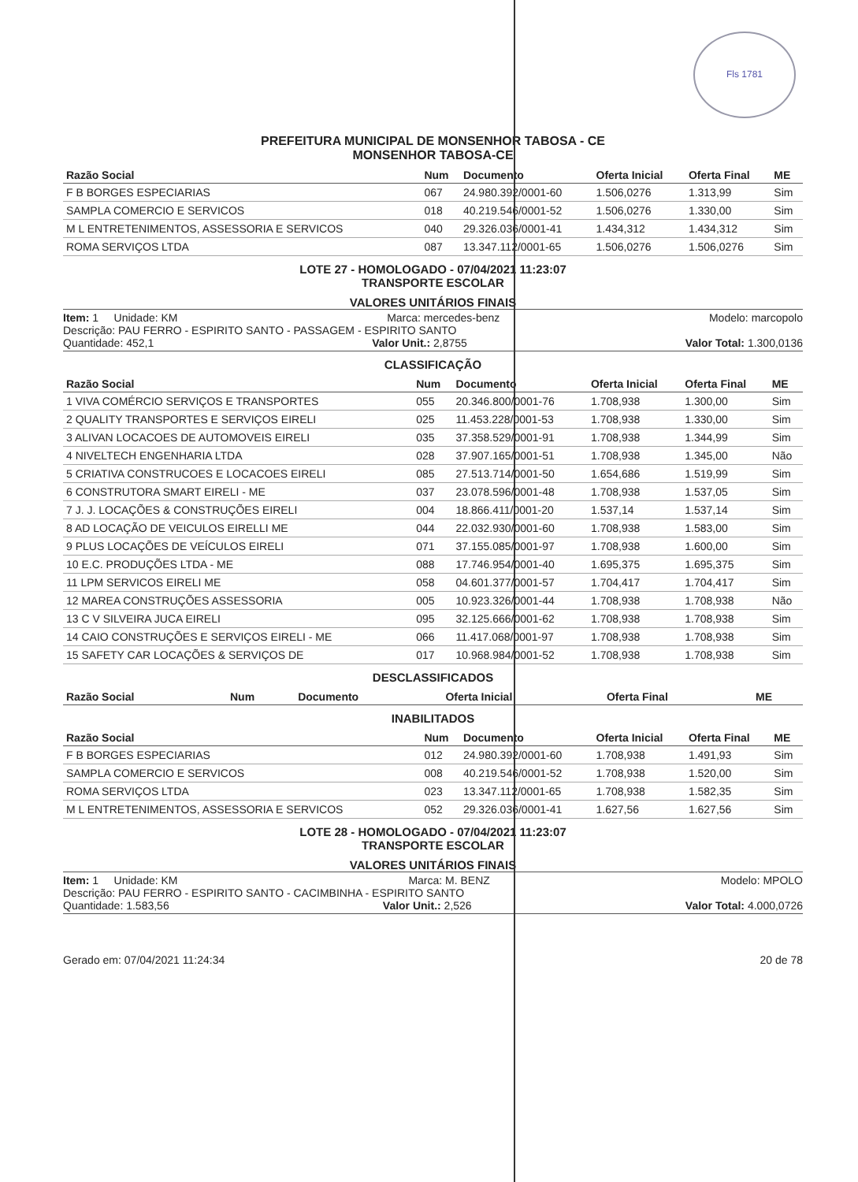Fls 1781
PREFEITURA MUNICIPAL DE MONSENHOR TABOSA - CE
MONSENHOR TABOSA-CE
| Razão Social | Num | Documento | Oferta Inicial | Oferta Final | ME |
| --- | --- | --- | --- | --- | --- |
| F B BORGES ESPECIARIAS | 067 | 24.980.392/0001-60 | 1.506,0276 | 1.313,99 | Sim |
| SAMPLA COMERCIO E SERVICOS | 018 | 40.219.546/0001-52 | 1.506,0276 | 1.330,00 | Sim |
| M L ENTRETENIMENTOS, ASSESSORIA E SERVICOS | 040 | 29.326.036/0001-41 | 1.434,312 | 1.434,312 | Sim |
| ROMA SERVIÇOS LTDA | 087 | 13.347.112/0001-65 | 1.506,0276 | 1.506,0276 | Sim |
LOTE 27 - HOMOLOGADO - 07/04/2021 11:23:07
TRANSPORTE ESCOLAR
VALORES UNITÁRIOS FINAIS
Item: 1 Unidade: KM Marca: mercedes-benz Modelo: marcopolo
Descrição: PAU FERRO - ESPIRITO SANTO - PASSAGEM - ESPIRITO SANTO
Quantidade: 452,1 Valor Unit.: 2,8755 Valor Total: 1.300,0136
CLASSIFICAÇÃO
| Razão Social | Num | Documento | Oferta Inicial | Oferta Final | ME |
| --- | --- | --- | --- | --- | --- |
| 1 VIVA COMÉRCIO SERVIÇOS E TRANSPORTES | 055 | 20.346.800/0001-76 | 1.708,938 | 1.300,00 | Sim |
| 2 QUALITY TRANSPORTES E SERVIÇOS EIRELI | 025 | 11.453.228/0001-53 | 1.708,938 | 1.330,00 | Sim |
| 3 ALIVAN LOCACOES DE AUTOMOVEIS EIRELI | 035 | 37.358.529/0001-91 | 1.708,938 | 1.344,99 | Sim |
| 4 NIVELTECH ENGENHARIA LTDA | 028 | 37.907.165/0001-51 | 1.708,938 | 1.345,00 | Não |
| 5 CRIATIVA CONSTRUCOES E LOCACOES EIRELI | 085 | 27.513.714/0001-50 | 1.654,686 | 1.519,99 | Sim |
| 6 CONSTRUTORA SMART EIRELI - ME | 037 | 23.078.596/0001-48 | 1.708,938 | 1.537,05 | Sim |
| 7 J. J. LOCAÇÕES & CONSTRUÇÕES EIRELI | 004 | 18.866.411/0001-20 | 1.537,14 | 1.537,14 | Sim |
| 8 AD LOCAÇÃO DE VEICULOS EIRELLI ME | 044 | 22.032.930/0001-60 | 1.708,938 | 1.583,00 | Sim |
| 9 PLUS LOCAÇÕES DE VEÍCULOS EIRELI | 071 | 37.155.085/0001-97 | 1.708,938 | 1.600,00 | Sim |
| 10 E.C. PRODUÇÕES LTDA - ME | 088 | 17.746.954/0001-40 | 1.695,375 | 1.695,375 | Sim |
| 11 LPM SERVICOS EIRELI ME | 058 | 04.601.377/0001-57 | 1.704,417 | 1.704,417 | Sim |
| 12 MAREA CONSTRUÇÕES ASSESSORIA | 005 | 10.923.326/0001-44 | 1.708,938 | 1.708,938 | Não |
| 13 C V SILVEIRA JUCA EIRELI | 095 | 32.125.666/0001-62 | 1.708,938 | 1.708,938 | Sim |
| 14 CAIO CONSTRUÇÕES E SERVIÇOS EIRELI - ME | 066 | 11.417.068/0001-97 | 1.708,938 | 1.708,938 | Sim |
| 15 SAFETY CAR LOCAÇÕES & SERVIÇOS DE | 017 | 10.968.984/0001-52 | 1.708,938 | 1.708,938 | Sim |
DESCLASSIFICADOS
| Razão Social | Num | Documento | Oferta Inicial | Oferta Final | ME |
| --- | --- | --- | --- | --- | --- |
INABILITADOS
| Razão Social | Num | Documento | Oferta Inicial | Oferta Final | ME |
| --- | --- | --- | --- | --- | --- |
| F B BORGES ESPECIARIAS | 012 | 24.980.392/0001-60 | 1.708,938 | 1.491,93 | Sim |
| SAMPLA COMERCIO E SERVICOS | 008 | 40.219.546/0001-52 | 1.708,938 | 1.520,00 | Sim |
| ROMA SERVIÇOS LTDA | 023 | 13.347.112/0001-65 | 1.708,938 | 1.582,35 | Sim |
| M L ENTRETENIMENTOS, ASSESSORIA E SERVICOS | 052 | 29.326.036/0001-41 | 1.627,56 | 1.627,56 | Sim |
LOTE 28 - HOMOLOGADO - 07/04/2021 11:23:07
TRANSPORTE ESCOLAR
VALORES UNITÁRIOS FINAIS
Item: 1 Unidade: KM Marca: M. BENZ Modelo: MPOLO
Descrição: PAU FERRO - ESPIRITO SANTO - CACIMBINHA - ESPIRITO SANTO
Quantidade: 1.583,56 Valor Unit.: 2,526 Valor Total: 4.000,0726
Gerado em: 07/04/2021 11:24:34 20 de 78